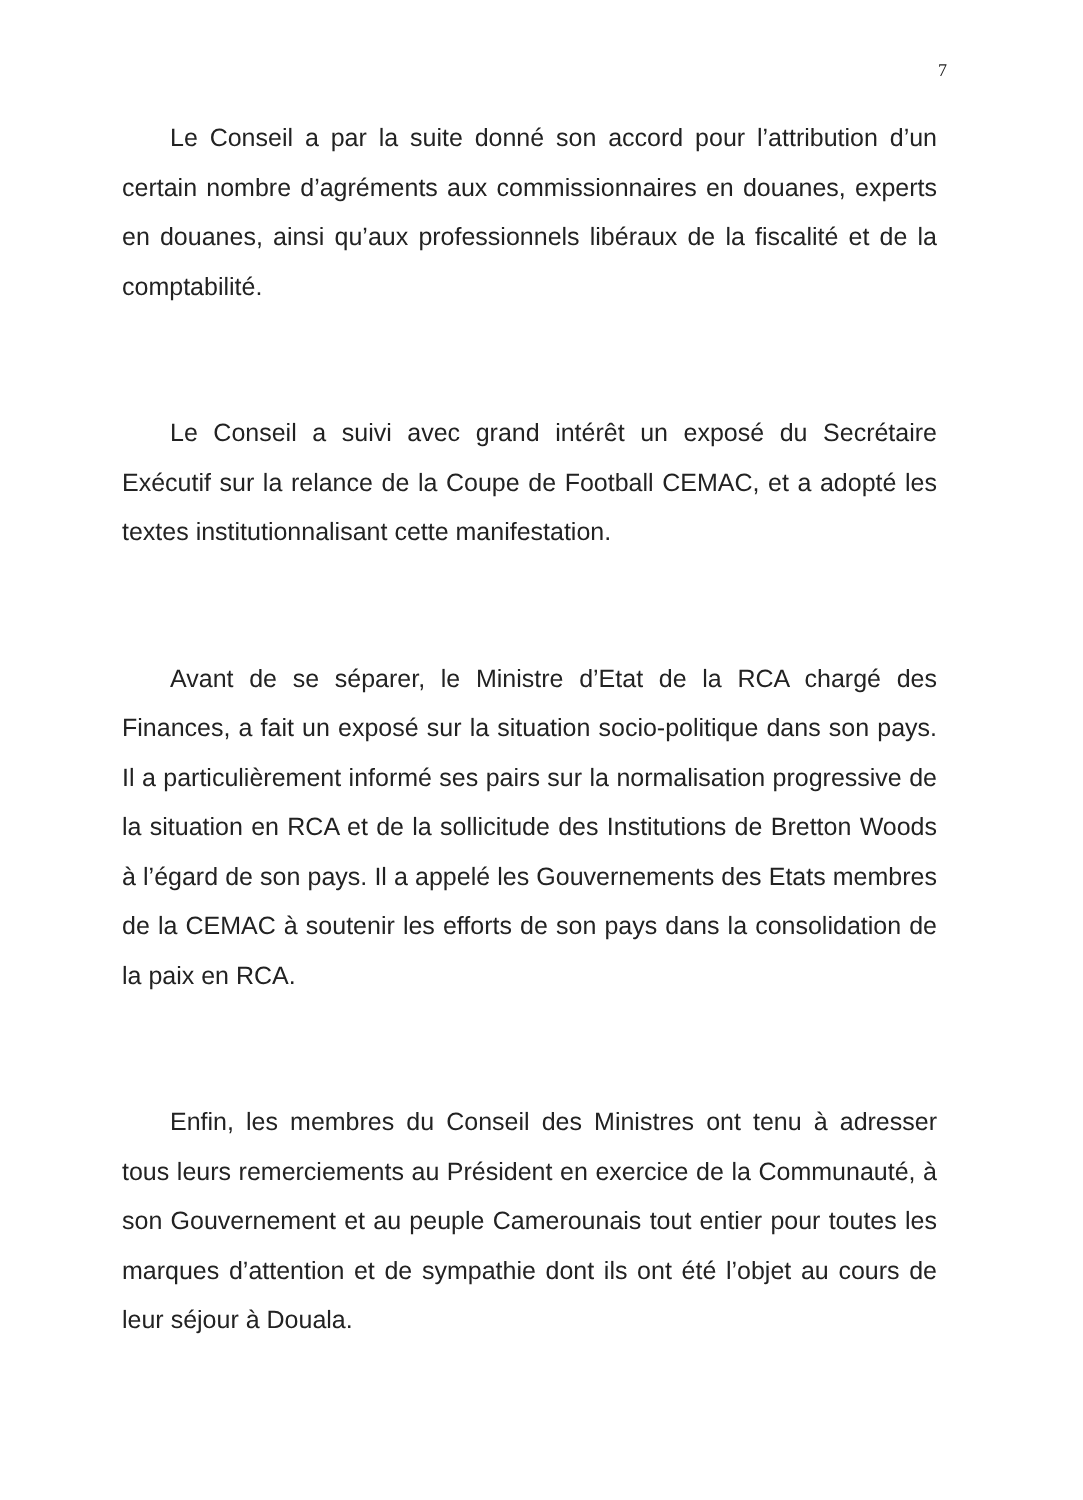7
Le Conseil a par la suite donné son accord pour l’attribution d’un certain nombre d’agréments aux commissionnaires en douanes, experts en douanes, ainsi qu’aux professionnels libéraux de la fiscalité et de la comptabilité.
Le Conseil a suivi avec grand intérêt un exposé du Secrétaire Exécutif sur la relance de la Coupe de Football CEMAC, et a adopté les textes institutionnalisant cette manifestation.
Avant de se séparer, le Ministre d’Etat de la RCA chargé des Finances, a fait un exposé sur la situation socio-politique dans son pays. Il a particulièrement informé ses pairs sur la normalisation progressive de la situation en RCA et de la sollicitude des Institutions de Bretton Woods à l’égard de son pays. Il a appelé les Gouvernements des Etats membres de la CEMAC à soutenir les efforts de son pays dans la consolidation de la paix en RCA.
Enfin, les membres du Conseil des Ministres ont tenu à adresser tous leurs remerciements au Président en exercice de la Communauté, à son Gouvernement et au peuple Camerounais tout entier pour toutes les marques d’attention et de sympathie dont ils ont été l’objet au cours de leur séjour à Douala.